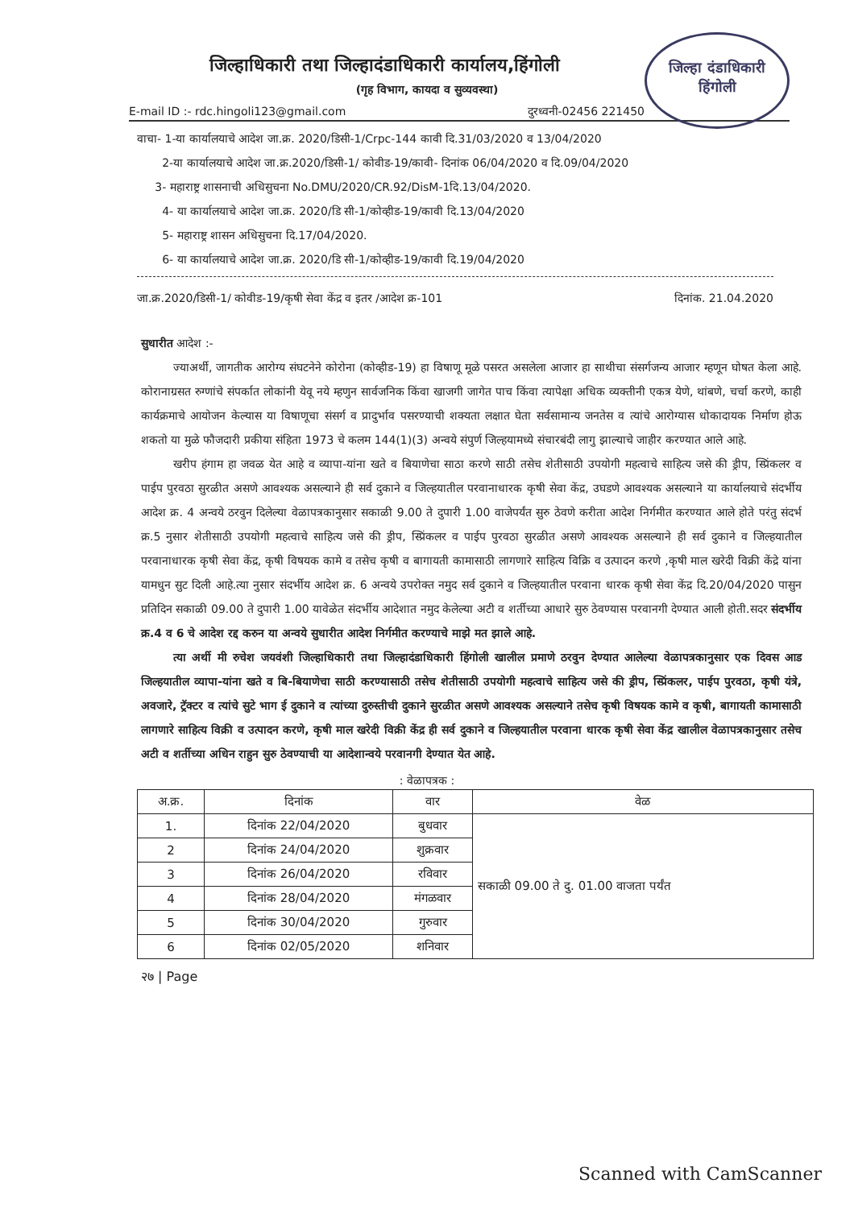जिल्हा दंडाधिकारी
हिंगोली
जिल्हाधिकारी तथा जिल्हादंडाधिकारी कार्यालय,हिंगोली
(गृह विभाग, कायदा व सुव्यवस्था)
E-mail ID :- rdc.hingoli123@gmail.com दुरध्वनी-02456 221450
वाचा- 1-या कार्यालयाचे आदेश जा.क्र. 2020/डिसी-1/Crpc-144 कावी दि.31/03/2020 व 13/04/2020
2-या कार्यालयाचे आदेश जा.क्र.2020/डिसी-1/ कोवीड-19/कावी- दिनांक 06/04/2020 व दि.09/04/2020
3- महाराष्ट्र शासनाची अधिसुचना No.DMU/2020/CR.92/DisM-1दि.13/04/2020.
4- या कार्यालयाचे आदेश जा.क्र. 2020/डि सी-1/कोव्हीड-19/कावी दि.13/04/2020
5- महाराष्ट्र शासन अधिसुचना दि.17/04/2020.
6- या कार्यालयाचे आदेश जा.क्र. 2020/डि सी-1/कोव्हीड-19/कावी दि.19/04/2020
जा.क्र.2020/डिसी-1/ कोवीड-19/कृषी सेवा केंद्र व इतर /आदेश क्र-101 दिनांक. 21.04.2020
सुधारीत आदेश :-
ज्याअर्थी, जागतीक आरोग्य संघटनेने कोरोना (कोव्हीड-19) हा विषाणू मूळे पसरत असलेला आजार हा साथीचा संसर्गजन्य आजार म्हणून घोषत केला आहे. कोरानाग्रसत रुग्णांचे संपर्कात लोकांनी येवू नये म्हणुन सार्वजनिक किंवा खाजगी जागेत पाच किंवा त्यापेक्षा अधिक व्यक्तीनी एकत्र येणे, थांबणे, चर्चा करणे, काही कार्यक्रमाचे आयोजन केल्यास या विषाणूचा संसर्ग व प्रादुर्भाव पसरण्याची शक्यता लक्षात घेता सर्वसामान्य जनतेस व त्यांचे आरोग्यास धोकादायक निर्माण होऊ शकतो या मुळे फौजदारी प्रकीया संहिता 1973 चे कलम 144(1)(3) अन्वये संपुर्ण जिल्हयामध्ये संचारबंदी लागु झाल्याचे जाहीर करण्यात आले आहे.
खरीप हंगाम हा जवळ येत आहे व व्यापा-यांना खते व बियाणेचा साठा करणे साठी तसेच शेतीसाठी उपयोगी महत्वाचे साहित्य जसे की ड्रीप, स्प्रिंकलर व पाईप पुरवठा सुरळीत असणे आवश्यक असल्याने ही सर्व दुकाने व जिल्हयातील परवानाधारक कृषी सेवा केंद्र, उघडणे आवश्यक असल्याने या कार्यालयाचे संदर्भीय आदेश क्र. 4 अन्वये ठरवुन दिलेल्या वेळापत्रकानुसार सकाळी 9.00 ते दुपारी 1.00 वाजेपर्यंत सुरु ठेवणे करीता आदेश निर्गमीत करण्यात आले होते परंतु संदर्भ क्र.5 नुसार शेतीसाठी उपयोगी महत्वाचे साहित्य जसे की ड्रीप, स्प्रिंकलर व पाईप पुरवठा सुरळीत असणे आवश्यक असल्याने ही सर्व दुकाने व जिल्हयातील परवानाधारक कृषी सेवा केंद्र, कृषी विषयक कामे व तसेच कृषी व बागायती कामासाठी लागणारे साहित्य विक्रि व उत्पादन करणे ,कृषी माल खरेदी विक्री केंद्रे यांना यामधुन सुट दिली आहे.त्या नुसार संदर्भीय आदेश क्र. 6 अन्वये उपरोक्त नमुद सर्व दुकाने व जिल्हयातील परवाना धारक कृषी सेवा केंद्र दि.20/04/2020 पासुन प्रतिदिन सकाळी 09.00 ते दुपारी 1.00 यावेळेत संदर्भीय आदेशात नमुद केलेल्या अटी व शर्तीच्या आधारे सुरु ठेवण्यास परवानगी देण्यात आली होती.सदर संदर्भीय क्र.4 व 6 चे आदेश रद्द करुन या अन्वये सुधारीत आदेश निर्गमीत करण्याचे माझे मत झाले आहे.
त्या अर्थी मी रुचेश जयवंशी जिल्हाधिकारी तथा जिल्हादंडाधिकारी हिंगोली खालील प्रमाणे ठरवुन देण्यात आलेल्या वेळापत्रकानुसार एक दिवस आड जिल्हयातील व्यापा-यांना खते व बि-बियाणेचा साठी करण्यासाठी तसेच शेतीसाठी उपयोगी महत्वाचे साहित्य जसे की ड्रीप, स्प्रिंकलर, पाईप पुरवठा, कृषी यंत्रे, अवजारे, ट्रॅक्टर व त्यांचे सुटे भाग ई दुकाने व त्यांच्या दुरुस्तीची दुकाने सुरळीत असणे आवश्यक असल्याने तसेच कृषी विषयक कामे व कृषी, बागायती कामासाठी लागणारे साहित्य विक्री व उत्पादन करणे, कृषी माल खरेदी विक्री केंद्र ही सर्व दुकाने व जिल्हयातील परवाना धारक कृषी सेवा केंद्र खालील वेळापत्रकानुसार तसेच अटी व शर्तीच्या अधिन राहुन सुरु ठेवण्याची या आदेशान्वये परवानगी देण्यात येत आहे.
: वेळापत्रक :
| अ.क्र. | दिनांक | वार | वेळ |
| --- | --- | --- | --- |
| 1. | दिनांक 22/04/2020 | बुधवार | सकाळी 09.00 ते दु. 01.00 वाजता पर्यंत |
| 2 | दिनांक 24/04/2020 | शुक्रवार | |
| 3 | दिनांक 26/04/2020 | रविवार | |
| 4 | दिनांक 28/04/2020 | मंगळवार | |
| 5 | दिनांक 30/04/2020 | गुरुवार | |
| 6 | दिनांक 02/05/2020 | शनिवार | |
२७ | Page
Scanned with CamScanner